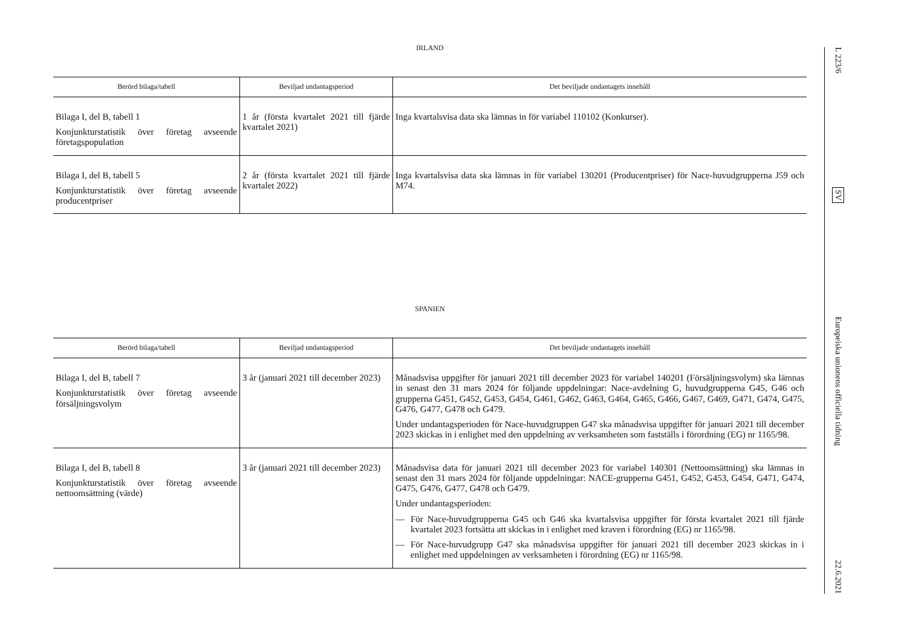IRLAND
| Berörd bilaga/tabell | Beviljad undantagsperiod | Det beviljade undantagets innehåll |
| --- | --- | --- |
| Bilaga I, del B, tabell 1 Konjunkturstatistik över företag avseende företagspopulation | 1 år (första kvartalet 2021 till fjärde kvartalet 2021) | Inga kvartalsvisa data ska lämnas in för variabel 110102 (Konkurser). |
| Bilaga I, del B, tabell 5 Konjunkturstatistik över företag avseende producentpriser | 2 år (första kvartalet 2021 till fjärde kvartalet 2022) | Inga kvartalsvisa data ska lämnas in för variabel 130201 (Producentpriser) för Nace-huvudgrupperna J59 och M74. |
SPANIEN
| Berörd bilaga/tabell | Beviljad undantagsperiod | Det beviljade undantagets innehåll |
| --- | --- | --- |
| Bilaga I, del B, tabell 7 Konjunkturstatistik över företag avseende försäljningsvolym | 3 år (januari 2021 till december 2023) | Månadsvisa uppgifter för januari 2021 till december 2023 för variabel 140201 (Försäljningsvolym) ska lämnas in senast den 31 mars 2024 för följande uppdelningar: Nace-avdelning G, huvudgrupperna G45, G46 och grupperna G451, G452, G453, G454, G461, G462, G463, G464, G465, G466, G467, G469, G471, G474, G475, G476, G477, G478 och G479. Under undantagsperioden för Nace-huvudgruppen G47 ska månadsvisa uppgifter för januari 2021 till december 2023 skickas in i enlighet med den uppdelning av verksamheten som fastställs i förordning (EG) nr 1165/98. |
| Bilaga I, del B, tabell 8 Konjunkturstatistik över företag avseende nettoomsättning (värde) | 3 år (januari 2021 till december 2023) | Månadsvisa data för januari 2021 till december 2023 för variabel 140301 (Nettoomsättning) ska lämnas in senast den 31 mars 2024 för följande uppdelningar: NACE-grupperna G451, G452, G453, G454, G471, G474, G475, G476, G477, G478 och G479. Under undantagsperioden: — För Nace-huvudgrupperna G45 och G46 ska kvartalsvisa uppgifter för första kvartalet 2021 till fjärde kvartalet 2023 fortsätta att skickas in i enlighet med kraven i förordning (EG) nr 1165/98. — För Nace-huvudgrupp G47 ska månadsvisa uppgifter för januari 2021 till december 2023 skickas in i enlighet med uppdelningen av verksamheten i förordning (EG) nr 1165/98. |
L 223/6
SV
Europeiska unionens officiella tidning
22.6.2021